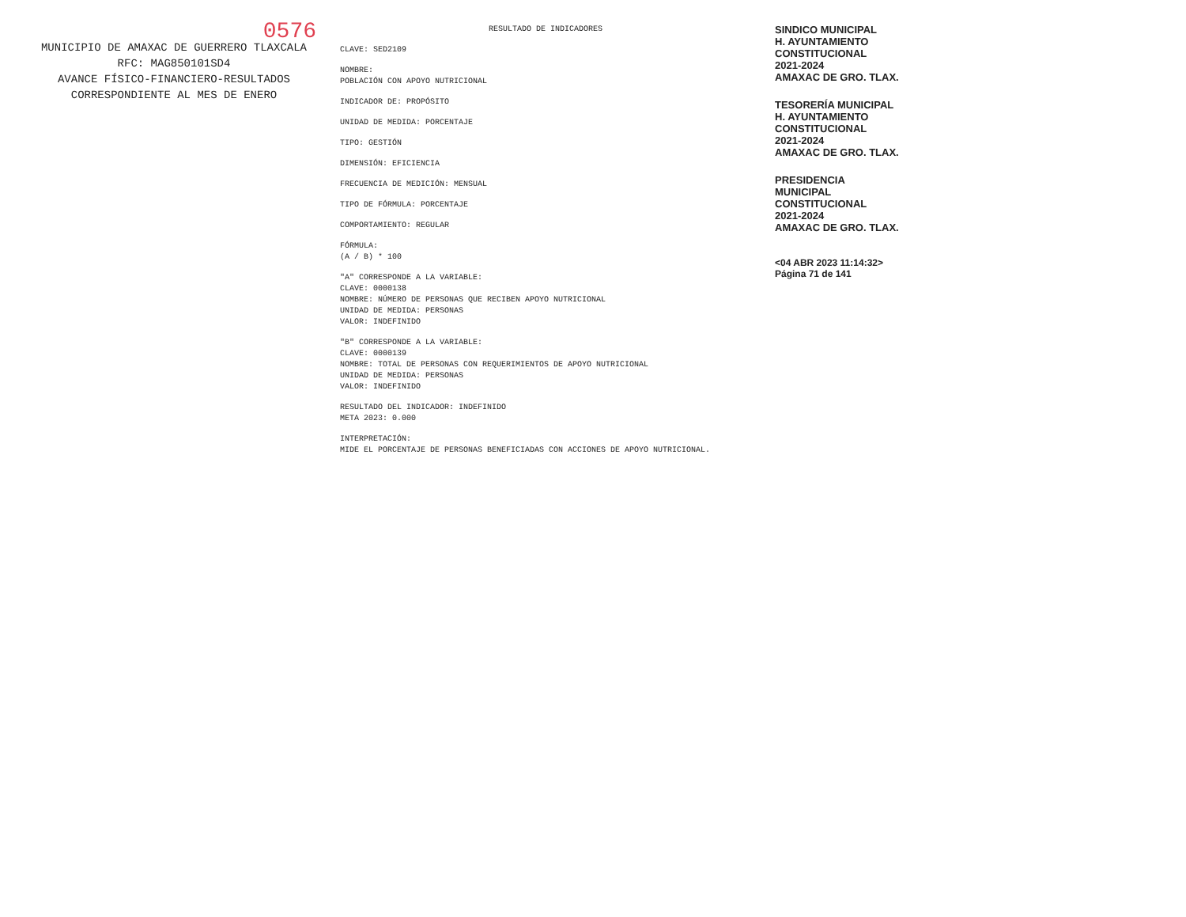0576
MUNICIPIO DE AMAXAC DE GUERRERO TLAXCALA
RFC: MAG850101SD4
AVANCE FÍSICO-FINANCIERO-RESULTADOS CORRESPONDIENTE AL MES DE ENERO
RESULTADO DE INDICADORES
CLAVE: SED2109
NOMBRE:
POBLACIÓN CON APOYO NUTRICIONAL
INDICADOR DE: PROPÓSITO
UNIDAD DE MEDIDA: PORCENTAJE
TIPO: GESTIÓN
DIMENSIÓN: EFICIENCIA
FRECUENCIA DE MEDICIÓN: MENSUAL
TIPO DE FÓRMULA: PORCENTAJE
COMPORTAMIENTO: REGULAR
FÓRMULA:
(A / B) * 100
"A" CORRESPONDE A LA VARIABLE:
CLAVE: 0000138
NOMBRE: NÚMERO DE PERSONAS QUE RECIBEN APOYO NUTRICIONAL
UNIDAD DE MEDIDA: PERSONAS
VALOR: INDEFINIDO
"B" CORRESPONDE A LA VARIABLE:
CLAVE: 0000139
NOMBRE: TOTAL DE PERSONAS CON REQUERIMIENTOS DE APOYO NUTRICIONAL
UNIDAD DE MEDIDA: PERSONAS
VALOR: INDEFINIDO
RESULTADO DEL INDICADOR: INDEFINIDO
META 2023: 0.000
INTERPRETACIÓN:
MIDE EL PORCENTAJE DE PERSONAS BENEFICIADAS CON ACCIONES DE APOYO NUTRICIONAL.
SINDICO MUNICIPAL
H. AYUNTAMIENTO
CONSTITUCIONAL
2021-2024
AMAXAC DE GRO. TLAX.
TESORERÍA MUNICIPAL
H. AYUNTAMIENTO
CONSTITUCIONAL
2021-2024
AMAXAC DE GRO. TLAX.
PRESIDENCIA
MUNICIPAL
CONSTITUCIONAL
2021-2024
AMAXAC DE GRO. TLAX.
<04 ABR 2023 11:14:32>
Página 71 de 141